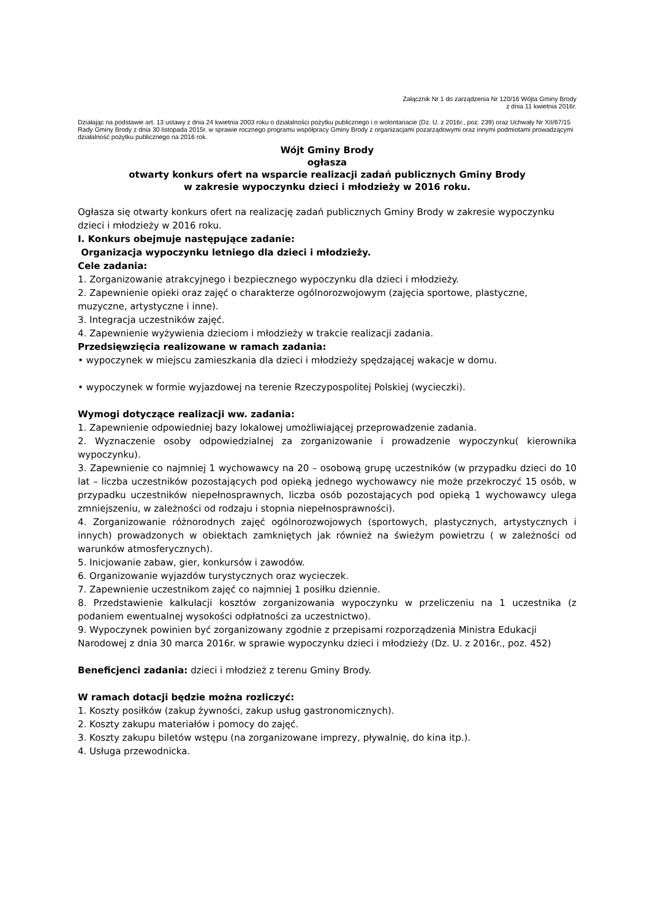Załącznik Nr 1 do zarządzenia Nr 120/16 Wójta Gminy Brody
z dnia 11 kwietnia 2016r.
Działając na podstawie art. 13 ustawy z dnia 24 kwietnia 2003 roku o działalności pożytku publicznego i o wolontariacie (Dz. U. z 2016r., poz. 239) oraz Uchwały Nr XII/67/15 Rady Gminy Brody z dnia 30 listopada 2015r. w sprawie rocznego programu współpracy Gminy Brody z organizacjami pozarządowymi oraz innymi podmiotami prowadzącymi działalność pożytku publicznego na 2016 rok.
Wójt Gminy Brody
ogłasza
otwarty konkurs ofert na wsparcie realizacji zadań publicznych Gminy Brody
w zakresie wypoczynku dzieci i młodzieży w 2016 roku.
Ogłasza się otwarty konkurs ofert na realizację zadań publicznych Gminy Brody w zakresie wypoczynku dzieci i młodzieży w 2016 roku.
I. Konkurs obejmuje następujące zadanie:
Organizacja wypoczynku letniego dla dzieci i młodzieży.
Cele zadania:
1. Zorganizowanie atrakcyjnego i bezpiecznego wypoczynku dla dzieci i młodzieży.
2. Zapewnienie opieki oraz zajęć o charakterze ogólnorozwojowym (zajęcia sportowe, plastyczne, muzyczne, artystyczne i inne).
3. Integracja uczestników zajęć.
4. Zapewnienie wyżywienia dzieciom i młodzieży w trakcie realizacji zadania.
Przedsięwzięcia realizowane w ramach zadania:
• wypoczynek w miejscu zamieszkania dla dzieci i młodzieży spędzającej wakacje w domu.
• wypoczynek w formie wyjazdowej na terenie Rzeczypospolitej Polskiej (wycieczki).
Wymogi dotyczące realizacji ww. zadania:
1. Zapewnienie odpowiedniej bazy lokalowej umożliwiającej przeprowadzenie zadania.
2. Wyznaczenie osoby odpowiedzialnej za zorganizowanie i prowadzenie wypoczynku( kierownika wypoczynku).
3. Zapewnienie co najmniej 1 wychowawcy na 20 – osobową grupę uczestników (w przypadku dzieci do 10 lat – liczba uczestników pozostających pod opieką jednego wychowawcy nie może przekroczyć 15 osób, w przypadku uczestników niepełnosprawnych, liczba osób pozostających pod opieką 1 wychowawcy ulega zmniejszeniu, w zależności od rodzaju i stopnia niepełnosprawności).
4. Zorganizowanie różnorodnych zajęć ogólnorozwojowych (sportowych, plastycznych, artystycznych i innych) prowadzonych w obiektach zamkniętych jak również na świeżym powietrzu ( w zależności od warunków atmosferycznych).
5. Inicjowanie zabaw, gier, konkursów i zawodów.
6. Organizowanie wyjazdów turystycznych oraz wycieczek.
7. Zapewnienie uczestnikom zajęć co najmniej 1 posiłku dziennie.
8. Przedstawienie kalkulacji kosztów zorganizowania wypoczynku w przeliczeniu na 1 uczestnika (z podaniem ewentualnej wysokości odpłatności za uczestnictwo).
9. Wypoczynek powinien być zorganizowany zgodnie z przepisami rozporządzenia Ministra Edukacji Narodowej z dnia 30 marca 2016r. w sprawie wypoczynku dzieci i młodzieży (Dz. U. z 2016r., poz. 452)
Beneficjenci zadania: dzieci i młodzież z terenu Gminy Brody.
W ramach dotacji będzie można rozliczyć:
1. Koszty posiłków (zakup żywności, zakup usług gastronomicznych).
2. Koszty zakupu materiałów i pomocy do zajęć.
3. Koszty zakupu biletów wstępu (na zorganizowane imprezy, pływalnię, do kina itp.).
4. Usługa przewodnicka.